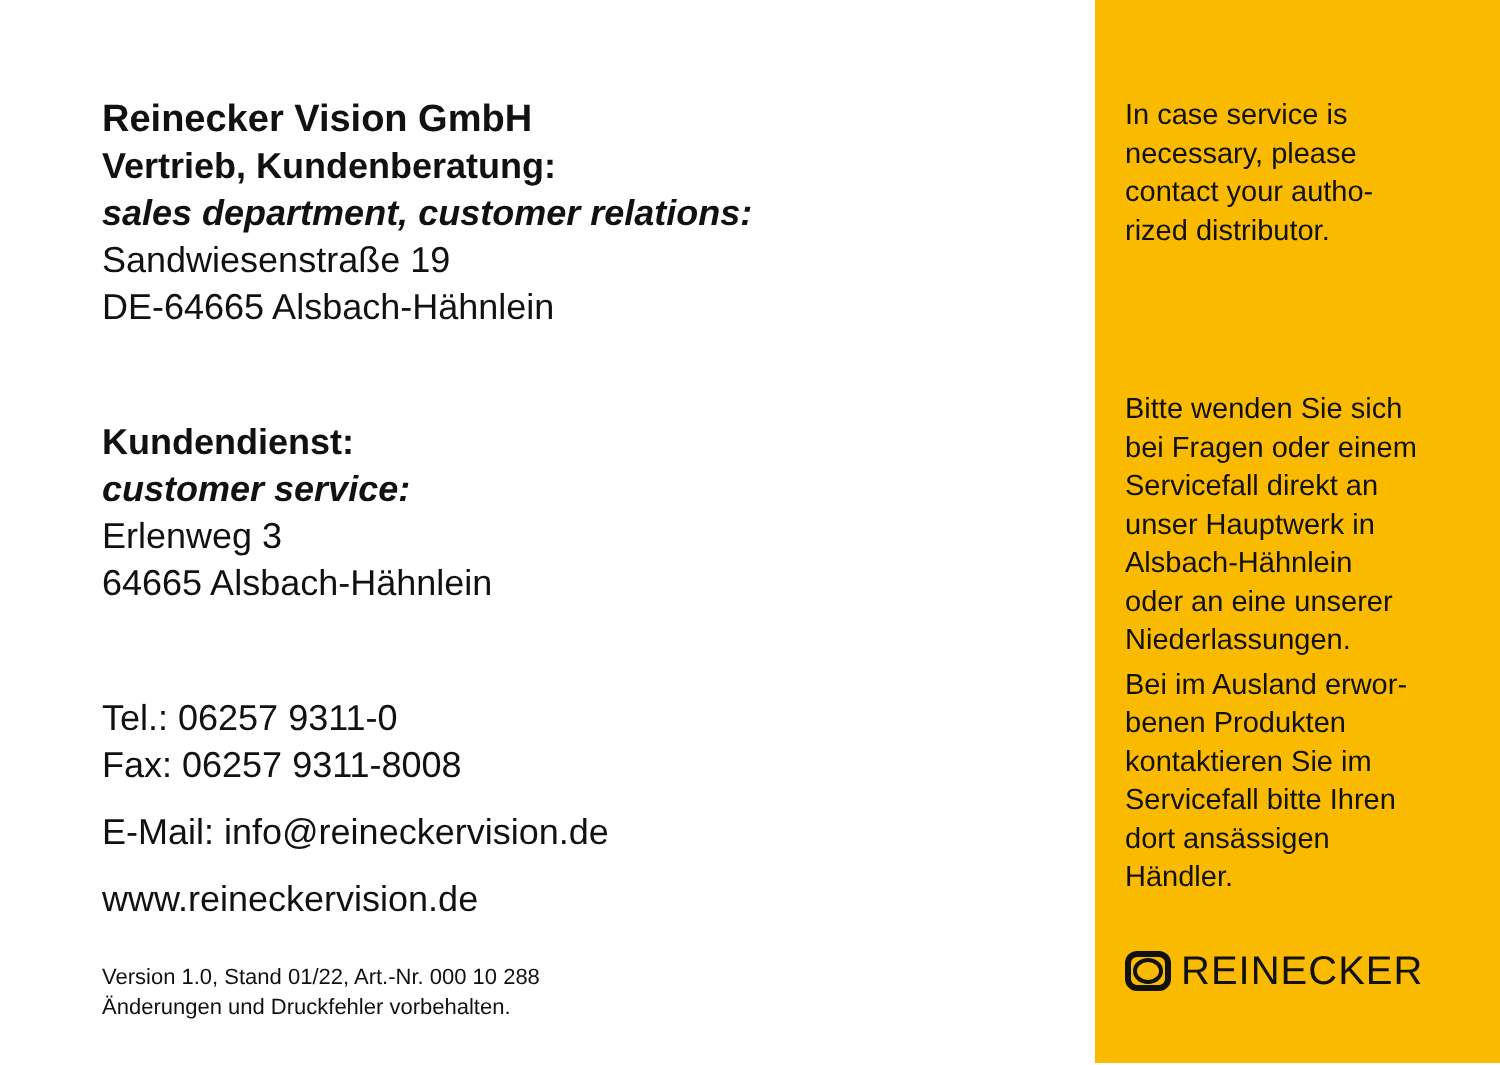Reinecker Vision GmbH
Vertrieb, Kundenberatung:
sales department, customer relations:
Sandwiesenstraße 19
DE-64665 Alsbach-Hähnlein
Kundendienst:
customer service:
Erlenweg 3
64665 Alsbach-Hähnlein
Tel.: 06257 9311-0
Fax: 06257 9311-8008
E-Mail: info@reineckervision.de
www.reineckervision.de
Version 1.0, Stand 01/22, Art.-Nr. 000 10 288
Änderungen und Druckfehler vorbehalten.
In case service is
necessary, please
contact your autho-
rized distributor.
Bitte wenden Sie sich
bei Fragen oder einem
Servicefall direkt an
unser Hauptwerk in
Alsbach-Hähnlein
oder an eine unserer
Niederlassungen.
Bei im Ausland erwor-
benen Produkten
kontaktieren Sie im
Servicefall bitte Ihren
dort ansässigen
Händler.
REINECKER